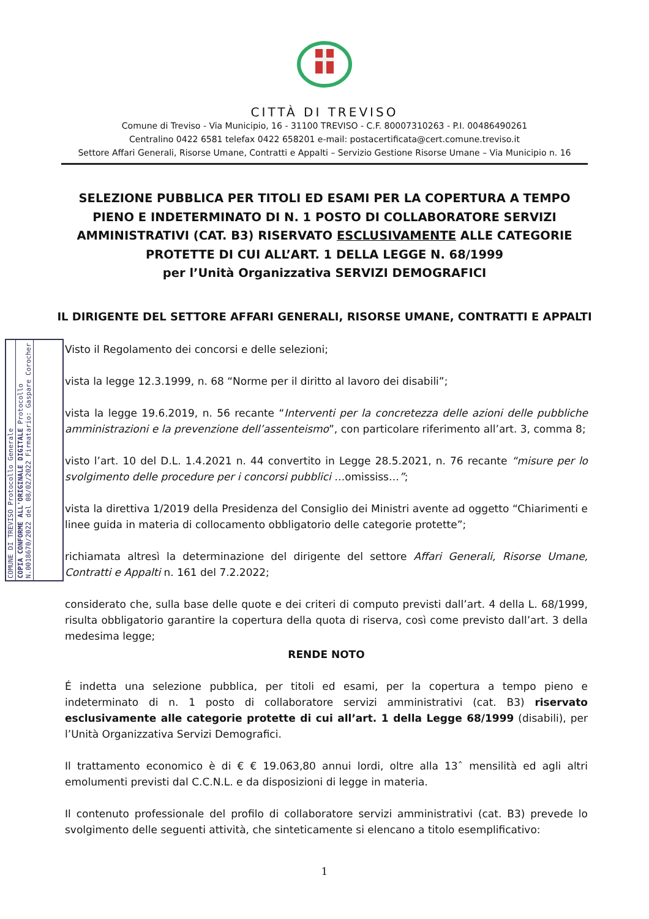CITTÀ DI TREVISO
Comune di Treviso - Via Municipio, 16 - 31100 TREVISO - C.F. 80007310263 - P.I. 00486490261
Centralino 0422 6581 telefax 0422 658201 e-mail: postacertificata@cert.comune.treviso.it
Settore Affari Generali, Risorse Umane, Contratti e Appalti – Servizio Gestione Risorse Umane – Via Municipio n. 16
SELEZIONE PUBBLICA PER TITOLI ED ESAMI PER LA COPERTURA A TEMPO PIENO E INDETERMINATO DI N. 1 POSTO DI COLLABORATORE SERVIZI AMMINISTRATIVI (CAT. B3) RISERVATO ESCLUSIVAMENTE ALLE CATEGORIE PROTETTE DI CUI ALL’ART. 1 DELLA LEGGE N. 68/1999
per l’Unità Organizzativa SERVIZI DEMOGRAFICI
IL DIRIGENTE DEL SETTORE AFFARI GENERALI, RISORSE UMANE, CONTRATTI E APPALTI
COMUNE DI TREVISO Protocollo Generale
COPIA CONFORME ALL'ORIGINALE DIGITALE Protocollo N.0018670/2022 del 08/02/2022 Firmatario: Gaspare Corocher
Visto il Regolamento dei concorsi e delle selezioni;
vista la legge 12.3.1999, n. 68 “Norme per il diritto al lavoro dei disabili”;
vista la legge 19.6.2019, n. 56 recante “Interventi per la concretezza delle azioni delle pubbliche amministrazioni e la prevenzione dell’assenteismo”, con particolare riferimento all’art. 3, comma 8;
visto l’art. 10 del D.L. 1.4.2021 n. 44 convertito in Legge 28.5.2021, n. 76 recante “misure per lo svolgimento delle procedure per i concorsi pubblici …omississ…”;
vista la direttiva 1/2019 della Presidenza del Consiglio dei Ministri avente ad oggetto “Chiarimenti e linee guida in materia di collocamento obbligatorio delle categorie protette”;
richiamata altresì la determinazione del dirigente del settore Affari Generali, Risorse Umane, Contratti e Appalti n. 161 del 7.2.2022;
considerato che, sulla base delle quote e dei criteri di computo previsti dall’art. 4 della L. 68/1999, risulta obbligatorio garantire la copertura della quota di riserva, così come previsto dall’art. 3 della medesima legge;
RENDE NOTO
É indetta una selezione pubblica, per titoli ed esami, per la copertura a tempo pieno e indeterminato di n. 1 posto di collaboratore servizi amministrativi (cat. B3) riservato esclusivamente alle categorie protette di cui all’art. 1 della Legge 68/1999 (disabili), per l’Unità Organizzativa Servizi Demografici.
Il trattamento economico è di € € 19.063,80 annui lordi, oltre alla 13ˆ mensilità ed agli altri emolumenti previsti dal C.C.N.L. e da disposizioni di legge in materia.
Il contenuto professionale del profilo di collaboratore servizi amministrativi (cat. B3) prevede lo svolgimento delle seguenti attività, che sinteticamente si elencano a titolo esemplificativo:
1